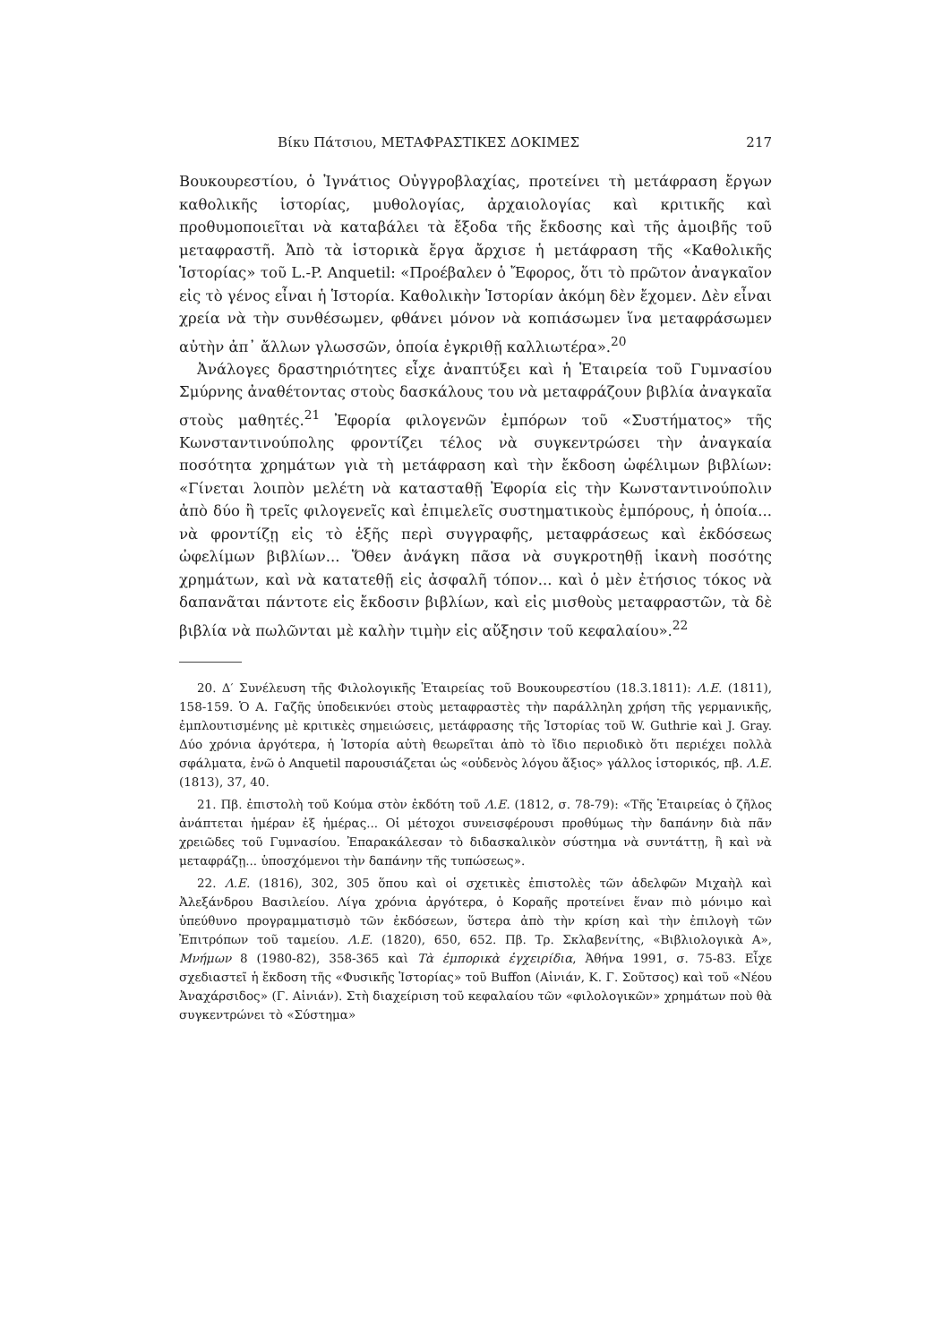Βίκυ Πάτσιου, ΜΕΤΑΦΡΑΣΤΙΚΕΣ ΔΟΚΙΜΕΣ 217
Βουκουρεστίου, ὁ Ἰγνάτιος Οὐγγροβλαχίας, προτείνει τὴ μετάφραση ἔργων καθολικῆς ἱστορίας, μυθολογίας, ἀρχαιολογίας καὶ κριτικῆς καὶ προθυμοποιεῖται νὰ καταβάλει τὰ ἔξοδα τῆς ἔκδοσης καὶ τῆς ἀμοιβῆς τοῦ μεταφραστῆ. Ἀπὸ τὰ ἱστορικὰ ἔργα ἄρχισε ἡ μετάφραση τῆς «Καθολικῆς Ἱστορίας» τοῦ L.-P. Anquetil: «Προέβαλεν ὁ Ἔφορος, ὅτι τὸ πρῶτον ἀναγκαῖον εἰς τὸ γένος εἶναι ἡ Ἱστορία. Καθολικὴν Ἱστορίαν ἀκόμη δὲν ἔχομεν. Δὲν εἶναι χρεία νὰ τὴν συνθέσωμεν, φθάνει μόνον νὰ κοπιάσωμεν ἵνα μεταφράσωμεν αὐτὴν ἀπ᾽ ἄλλων γλωσσῶν, ὁποία ἐγκριθῇ καλλιωτέρα».<sup>20</sup>
Ἀνάλογες δραστηριότητες εἶχε ἀναπτύξει καὶ ἡ Ἑταιρεία τοῦ Γυμνασίου Σμύρνης ἀναθέτοντας στοὺς δασκάλους του νὰ μεταφράζουν βιβλία ἀναγκαῖα στοὺς μαθητές.<sup>21</sup> Ἐφορία φιλογενῶν ἐμπόρων τοῦ «Συστήματος» τῆς Κωνσταντινούπολης φροντίζει τέλος νὰ συγκεντρώσει τὴν ἀναγκαία ποσότητα χρημάτων γιὰ τὴ μετάφραση καὶ τὴν ἔκδοση ὠφέλιμων βιβλίων: «Γίνεται λοιπὸν μελέτη νὰ κατασταθῇ Ἐφορία εἰς τὴν Κωνσταντινούπολιν ἀπὸ δύο ἢ τρεῖς φιλογενεῖς καὶ ἐπιμελεῖς συστηματικοὺς ἐμπόρους, ἡ ὁποία... νὰ φροντίζῃ εἰς τὸ ἑξῆς περὶ συγγραφῆς, μεταφράσεως καὶ ἐκδόσεως ὠφελίμων βιβλίων... Ὅθεν ἀνάγκη πᾶσα νὰ συγκροτηθῇ ἱκανὴ ποσότης χρημάτων, καὶ νὰ κατατεθῇ εἰς ἀσφαλῆ τόπον... καὶ ὁ μὲν ἐτήσιος τόκος νὰ δαπανᾶται πάντοτε εἰς ἔκδοσιν βιβλίων, καὶ εἰς μισθοὺς μεταφραστῶν, τὰ δὲ βιβλία νὰ πωλῶνται μὲ καλὴν τιμὴν εἰς αὔξησιν τοῦ κεφαλαίου».<sup>22</sup>
20. Δ′ Συνέλευση τῆς Φιλολογικῆς Ἑταιρείας τοῦ Βουκουρεστίου (18.3.1811): Λ.Ε. (1811), 158-159. Ὁ Α. Γαζῆς ὑποδεικνύει στοὺς μεταφραστὲς τὴν παράλληλη χρήση τῆς γερμανικῆς, ἐμπλουτισμένης μὲ κριτικὲς σημειώσεις, μετάφρασης τῆς Ἱστορίας τοῦ W. Guthrie καὶ J. Gray. Δύο χρόνια ἀργότερα, ἡ Ἱστορία αὐτὴ θεωρεῖται ἀπὸ τὸ ἴδιο περιοδικὸ ὅτι περιέχει πολλὰ σφάλματα, ἐνῶ ὁ Anquetil παρουσιάζεται ὡς «οὐδενὸς λόγου ἄξιος» γάλλος ἱστορικός, πβ. Λ.Ε. (1813), 37, 40.
21. Πβ. ἐπιστολὴ τοῦ Κούμα στὸν ἐκδότη τοῦ Λ.Ε. (1812, σ. 78-79): «Τῆς Ἑταιρείας ὁ ζῆλος ἀνάπτεται ἡμέραν ἐξ ἡμέρας... Οἱ μέτοχοι συνεισφέρουσι προθύμως τὴν δαπάνην διὰ πᾶν χρειῶδες τοῦ Γυμνασίου. Ἐπαρακάλεσαν τὸ διδασκαλικὸν σύστημα νὰ συντάττῃ, ἢ καὶ νὰ μεταφράζῃ... ὑποσχόμενοι τὴν δαπάνην τῆς τυπώσεως».
22. Λ.Ε. (1816), 302, 305 ὅπου καὶ οἱ σχετικὲς ἐπιστολὲς τῶν ἀδελφῶν Μιχαὴλ καὶ Ἀλεξάνδρου Βασιλείου. Λίγα χρόνια ἀργότερα, ὁ Κοραῆς προτείνει ἕναν πιὸ μόνιμο καὶ ὑπεύθυνο προγραμματισμὸ τῶν ἐκδόσεων, ὕστερα ἀπὸ τὴν κρίση καὶ τὴν ἐπιλογὴ τῶν Ἐπιτρόπων τοῦ ταμείου. Λ.Ε. (1820), 650, 652. Πβ. Τρ. Σκλαβενίτης, «Βιβλιολογικὰ Α», Μνήμων 8 (1980-82), 358-365 καὶ Τὰ ἐμπορικὰ ἐγχειρίδια, Ἀθήνα 1991, σ. 75-83. Εἶχε σχεδιαστεῖ ἡ ἔκδοση τῆς «Φυσικῆς Ἱστορίας» τοῦ Buffon (Αἰνιάν, Κ. Γ. Σοῦτσος) καὶ τοῦ «Νέου Ἀναχάρσιδος» (Γ. Αἰνιάν). Στὴ διαχείριση τοῦ κεφαλαίου τῶν «φιλολογικῶν» χρημάτων ποὺ θὰ συγκεντρώνει τὸ «Σύστημα»